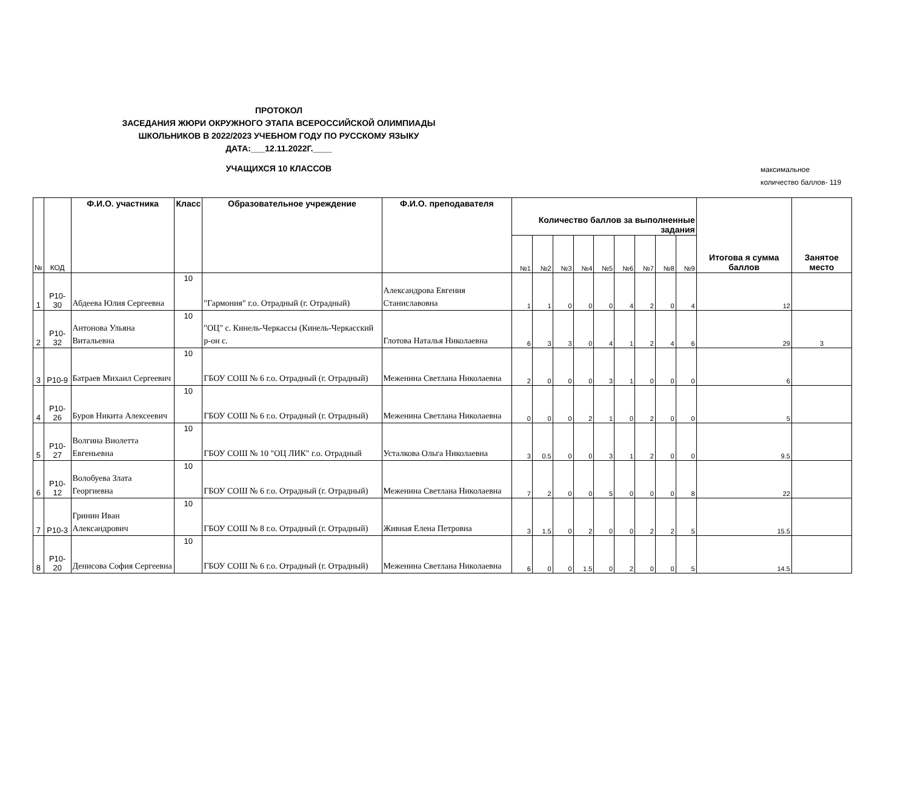ПРОТОКОЛ
ЗАСЕДАНИЯ ЖЮРИ ОКРУЖНОГО ЭТАПА ВСЕРОССИЙСКОЙ ОЛИМПИАДЫ ШКОЛЬНИКОВ В 2022/2023 УЧЕБНОМ ГОДУ ПО РУССКОМУ ЯЗЫКУ
ДАТА:___12.11.2022Г.____
УЧАЩИХСЯ 10 КЛАССОВ
максимальное
количество баллов- 119
| № | КОД | Ф.И.О. участника | Класс | Образовательное учреждение | Ф.И.О. преподавателя | Количество баллов за выполненные задания | | | | | | | | | Итогова я сумма баллов | Занятое место |
| --- | --- | --- | --- | --- | --- | --- | --- | --- | --- | --- | --- | --- | --- | --- | --- | --- |
| | | | | | | №1 | №2 | №3 | №4 | №5 | №6 | №7 | №8 | №9 | | |
| 1 | P10-30 | Абдеева Юлия Сергеевна | 10 | "Гармония" г.о. Отрадный (г. Отрадный) | Александрова Евгения Станиславовна | 1 | 1 | 0 | 0 | 0 | 4 | 2 | 0 | 4 | 12 | |
| 2 | P10-32 | Антонова Ульяна Витальевна | 10 | "ОЦ" с. Кинель-Черкассы (Кинель-Черкасский р-он с. | Глотова Наталья Николаевна | 6 | 3 | 3 | 0 | 4 | 1 | 2 | 4 | 6 | 29 | 3 |
| 3 | P10-9 | Батраев Михаил Сергеевич | 10 | ГБОУ СОШ № 6 г.о. Отрадный (г. Отрадный) | Меженина Светлана Николаевна | 2 | 0 | 0 | 0 | 3 | 1 | 0 | 0 | 0 | 6 | |
| 4 | P10-26 | Буров Никита Алексеевич | 10 | ГБОУ СОШ № 6 г.о. Отрадный (г. Отрадный) | Меженина Светлана Николаевна | 0 | 0 | 0 | 2 | 1 | 0 | 2 | 0 | 0 | 5 | |
| 5 | P10-27 | Волгина Виолетта Евгеньевна | 10 | ГБОУ СОШ № 10 "ОЦ ЛИК" г.о. Отрадный | Усталкова Ольга Николаевна | 3 | 0.5 | 0 | 0 | 3 | 1 | 2 | 0 | 0 | 9.5 | |
| 6 | P10-12 | Волобуева Злата Георгиевна | 10 | ГБОУ СОШ № 6 г.о. Отрадный (г. Отрадный) | Меженина Светлана Николаевна | 7 | 2 | 0 | 0 | 5 | 0 | 0 | 0 | 8 | 22 | |
| 7 | P10-3 | Гринин Иван Александрович | 10 | ГБОУ СОШ № 8 г.о. Отрадный (г. Отрадный) | Живная Елена Петровна | 3 | 1.5 | 0 | 2 | 0 | 0 | 2 | 2 | 5 | 15.5 | |
| 8 | P10-20 | Денисова София Сергеевна | 10 | ГБОУ СОШ № 6 г.о. Отрадный (г. Отрадный) | Меженина Светлана Николаевна | 6 | 0 | 0 | 1.5 | 0 | 2 | 0 | 0 | 5 | 14.5 | |